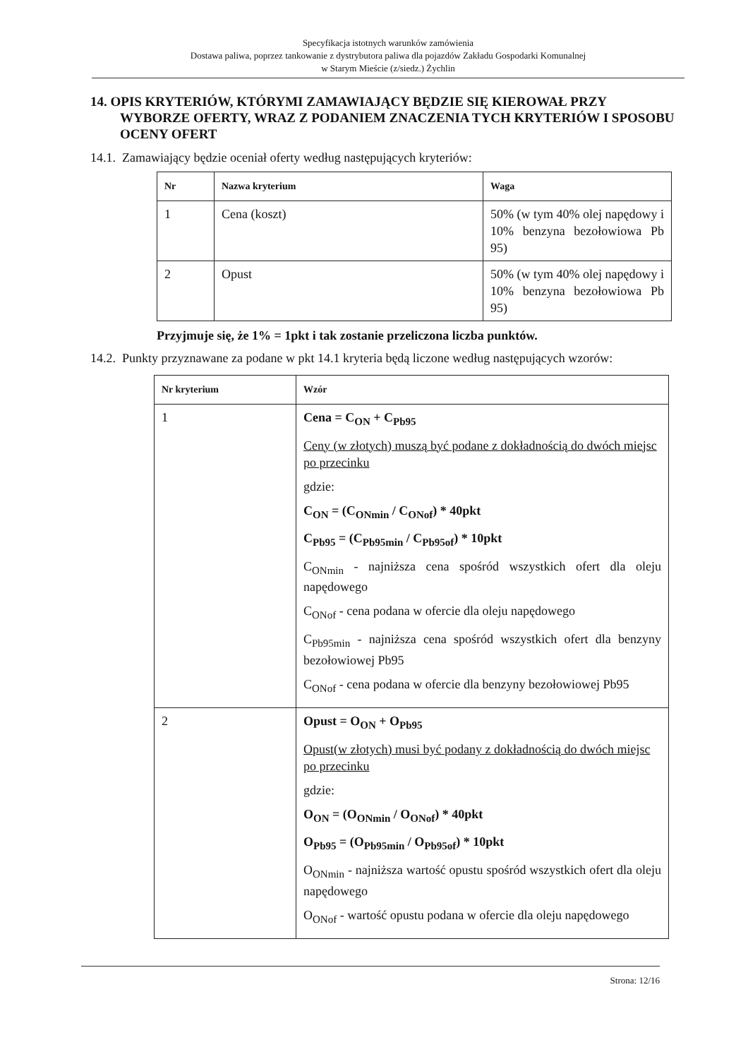Specyfikacja istotnych warunków zamówienia
Dostawa paliwa, poprzez tankowanie z dystrybutora paliwa dla pojazdów Zakładu Gospodarki Komunalnej
w Starym Mieście (z/siedz.) Żychlin
14. OPIS KRYTERIÓW, KTÓRYMI ZAMAWIAJĄCY BĘDZIE SIĘ KIEROWAŁ PRZY WYBORZE OFERTY, WRAZ Z PODANIEM ZNACZENIA TYCH KRYTERIÓW I SPOSOBU OCENY OFERT
14.1. Zamawiający będzie oceniał oferty według następujących kryteriów:
| Nr | Nazwa kryterium | Waga |
| --- | --- | --- |
| 1 | Cena (koszt) | 50% (w tym 40% olej napędowy i 10% benzyna bezołowiowa Pb 95) |
| 2 | Opust | 50% (w tym 40% olej napędowy i 10% benzyna bezołowiowa Pb 95) |
Przyjmuje się, że 1% = 1pkt i tak zostanie przeliczona liczba punktów.
14.2. Punkty przyznawane za podane w pkt 14.1 kryteria będą liczone według następujących wzorów:
| Nr kryterium | Wzór |
| --- | --- |
| 1 | Cena = C<sub>ON</sub> + C<sub>Pb95</sub> Ceny (w złotych) muszą być podane z dokładnością do dwóch miejsc po przecinku gdzie: C<sub>ON</sub> = (C<sub>ONmin</sub> / C<sub>ONof</sub>) * 40pkt C<sub>Pb95</sub> = (C<sub>Pb95min</sub> / C<sub>Pb95of</sub>) * 10pkt C<sub>ONmin</sub> - najniższa cena spośród wszystkich ofert dla oleju napędowego C<sub>ONof</sub> - cena podana w ofercie dla oleju napędowego C<sub>Pb95min</sub> - najniższa cena spośród wszystkich ofert dla benzyny bezołowiowej Pb95 C<sub>ONof</sub> - cena podana w ofercie dla benzyny bezołowiowej Pb95 |
| 2 | Opust = O<sub>ON</sub> + O<sub>Pb95</sub> Opust(w złotych) musi być podany z dokładnością do dwóch miejsc po przecinku gdzie: O<sub>ON</sub> = (O<sub>ONmin</sub> / O<sub>ONof</sub>) * 40pkt O<sub>Pb95</sub> = (O<sub>Pb95min</sub> / O<sub>Pb95of</sub>) * 10pkt O<sub>ONmin</sub> - najniższa wartość opustu spośród wszystkich ofert dla oleju napędowego O<sub>ONof</sub> - wartość opustu podana w ofercie dla oleju napędowego |
Strona: 12/16